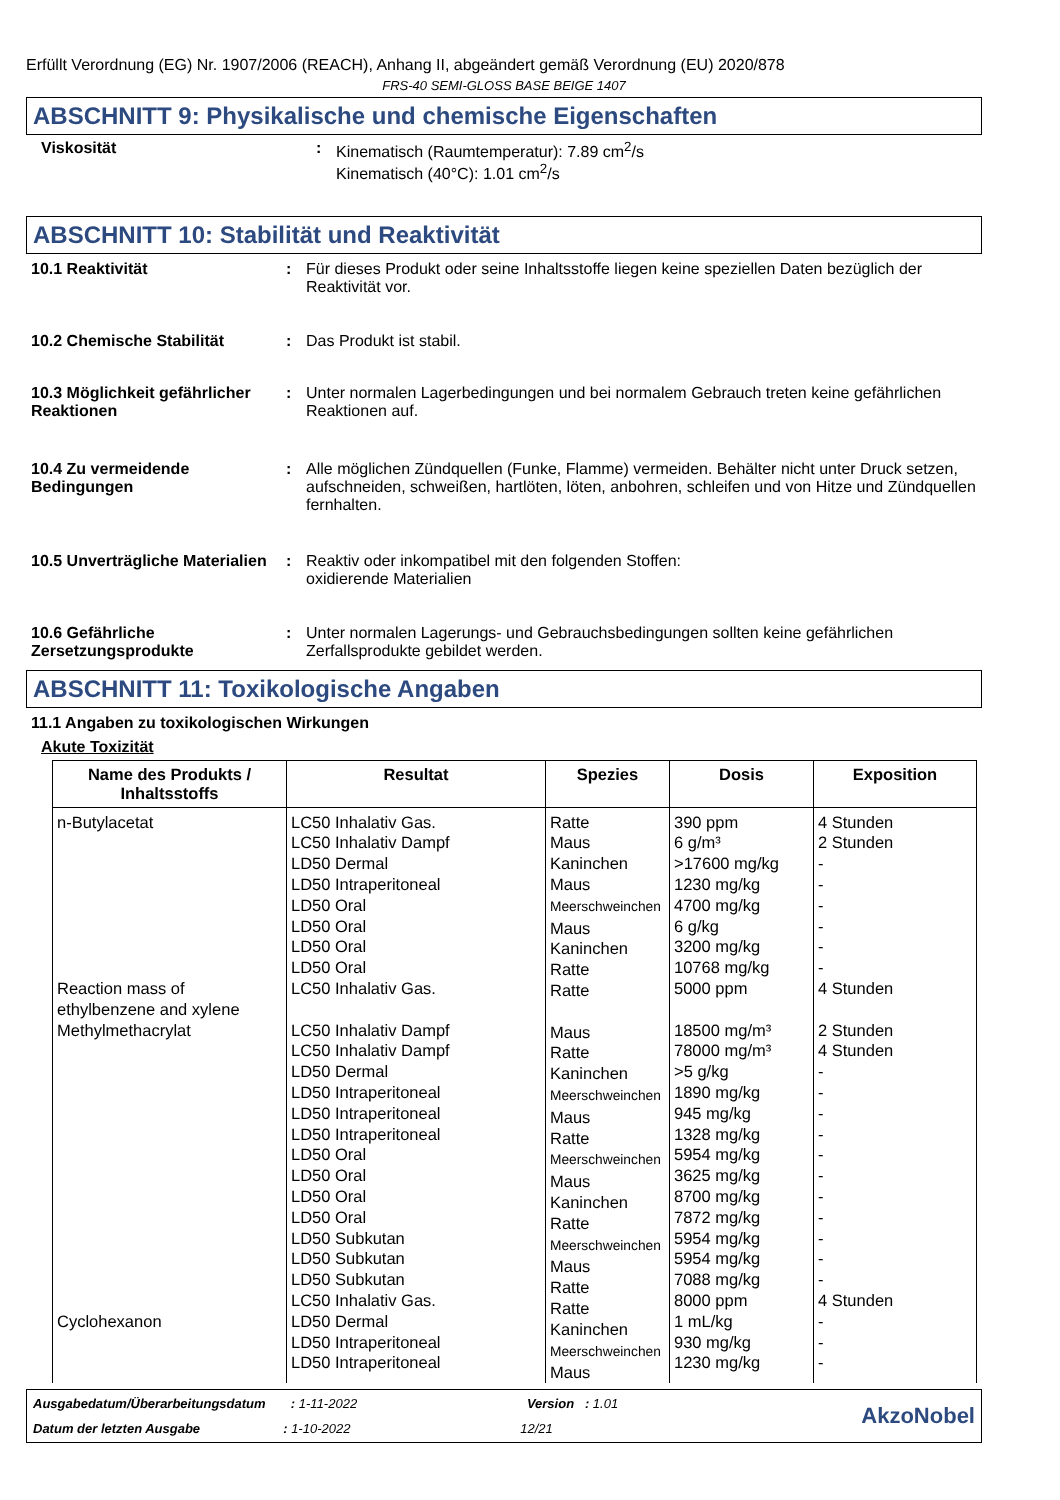Erfüllt Verordnung (EG) Nr. 1907/2006 (REACH), Anhang II, abgeändert gemäß Verordnung (EU) 2020/878
FRS-40 SEMI-GLOSS BASE BEIGE 1407
ABSCHNITT 9: Physikalische und chemische Eigenschaften
Viskosität : Kinematisch (Raumtemperatur): 7.89 cm<sup>2</sup>/s
Kinematisch (40°C): 1.01 cm<sup>2</sup>/s
ABSCHNITT 10: Stabilität und Reaktivität
10.1 Reaktivität : Für dieses Produkt oder seine Inhaltsstoffe liegen keine speziellen Daten bezüglich der Reaktivität vor.
10.2 Chemische Stabilität : Das Produkt ist stabil.
10.3 Möglichkeit gefährlicher Reaktionen
: Unter normalen Lagerbedingungen und bei normalem Gebrauch treten keine gefährlichen Reaktionen auf.
10.4 Zu vermeidende Bedingungen
: Alle möglichen Zündquellen (Funke, Flamme) vermeiden. Behälter nicht unter Druck setzen, aufschneiden, schweißen, hartlöten, löten, anbohren, schleifen und von Hitze und Zündquellen fernhalten.
10.5 Unverträgliche Materialien
: Reaktiv oder inkompatibel mit den folgenden Stoffen:
oxidierende Materialien
10.6 Gefährliche Zersetzungsprodukte
: Unter normalen Lagerungs- und Gebrauchsbedingungen sollten keine gefährlichen Zerfallsprodukte gebildet werden.
ABSCHNITT 11: Toxikologische Angaben
11.1 Angaben zu toxikologischen Wirkungen
Akute Toxizität
| Name des Produkts / Inhaltsstoffs | Resultat | Spezies | Dosis | Exposition |
| --- | --- | --- | --- | --- |
| n-Butylacetat Reaction mass of ethylbenzene and xylene Methylmethacrylat Cyclohexanon | LC50 Inhalativ Gas. LC50 Inhalativ Dampf LD50 Dermal LD50 Intraperitoneal LD50 Oral LD50 Oral LD50 Oral LD50 Oral LC50 Inhalativ Gas. LC50 Inhalativ Dampf LC50 Inhalativ Dampf LD50 Dermal LD50 Intraperitoneal LD50 Intraperitoneal LD50 Intraperitoneal LD50 Oral LD50 Oral LD50 Oral LD50 Oral LD50 Subkutan LD50 Subkutan LD50 Subkutan LC50 Inhalativ Gas. LD50 Dermal LD50 Intraperitoneal LD50 Intraperitoneal | Ratte Maus Kaninchen Maus Meerschweinchen Maus Kaninchen Ratte Ratte Maus Ratte Kaninchen Meerschweinchen Maus Ratte Meerschweinchen Maus Kaninchen Ratte Meerschweinchen Maus Ratte Ratte Kaninchen Meerschweinchen Maus | 390 ppm 6 g/m³ >17600 mg/kg 1230 mg/kg 4700 mg/kg 6 g/kg 3200 mg/kg 10768 mg/kg 5000 ppm 18500 mg/m³ 78000 mg/m³ >5 g/kg 1890 mg/kg 945 mg/kg 1328 mg/kg 5954 mg/kg 3625 mg/kg 8700 mg/kg 7872 mg/kg 5954 mg/kg 5954 mg/kg 7088 mg/kg 8000 ppm 1 mL/kg 930 mg/kg 1230 mg/kg | 4 Stunden 2 Stunden - - - - - - 4 Stunden 2 Stunden 4 Stunden - - - - - - - - - - - 4 Stunden - - - |
Ausgabedatum/Überarbeitungsdatum : 1-11-2022 Version : 1.01
Datum der letzten Ausgabe : 1-10-2022 12/21
AkzoNobel